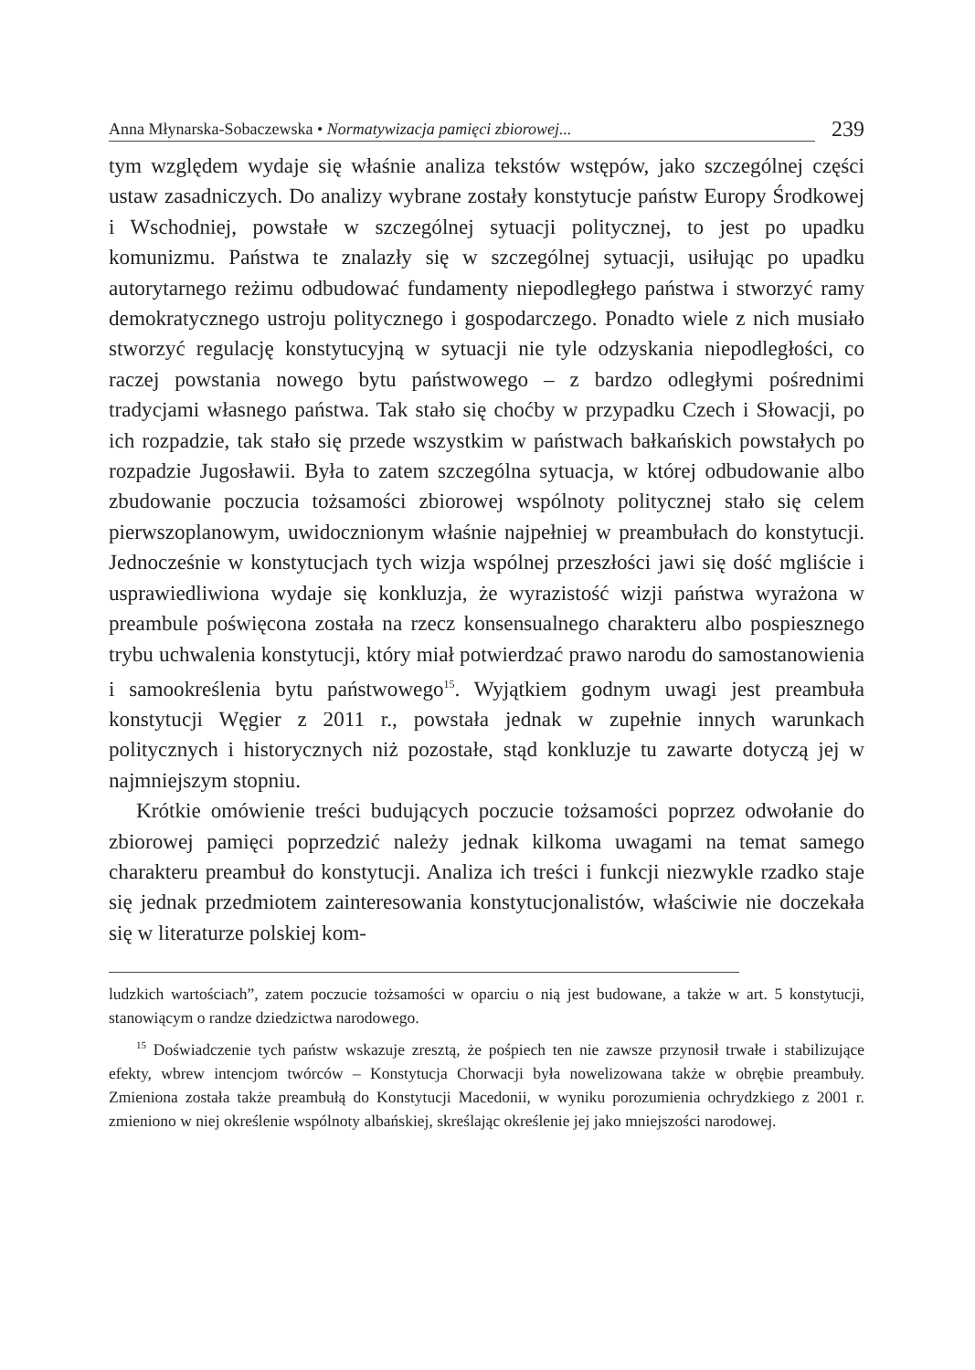Anna Młynarska-Sobaczewska • Normatywizacja pamięci zbiorowej... 239
tym względem wydaje się właśnie analiza tekstów wstępów, jako szczególnej części ustaw zasadniczych. Do analizy wybrane zostały konstytucje państw Europy Środkowej i Wschodniej, powstałe w szczególnej sytuacji politycznej, to jest po upadku komunizmu. Państwa te znalazły się w szczególnej sytuacji, usiłując po upadku autorytarnego reżimu odbudować fundamenty niepodległego państwa i stworzyć ramy demokratycznego ustroju politycznego i gospodarczego. Ponadto wiele z nich musiało stworzyć regulację konstytucyjną w sytuacji nie tyle odzyskania niepodległości, co raczej powstania nowego bytu państwowego – z bardzo odległymi pośrednimi tradycjami własnego państwa. Tak stało się choćby w przypadku Czech i Słowacji, po ich rozpadzie, tak stało się przede wszystkim w państwach bałkańskich powstałych po rozpadzie Jugosławii. Była to zatem szczególna sytuacja, w której odbudowanie albo zbudowanie poczucia tożsamości zbiorowej wspólnoty politycznej stało się celem pierwszoplanowym, uwidocznionym właśnie najpełniej w preambułach do konstytucji. Jednocześnie w konstytucjach tych wizja wspólnej przeszłości jawi się dość mgliście i usprawiedliwiona wydaje się konkluzja, że wyrazistość wizji państwa wyrażona w preambule poświęcona została na rzecz konsensualnego charakteru albo pospiesznego trybu uchwalenia konstytucji, który miał potwierdzać prawo narodu do samostanowienia i samookreślenia bytu państwowego<sup>15</sup>. Wyjątkiem godnym uwagi jest preambuła konstytucji Węgier z 2011 r., powstała jednak w zupełnie innych warunkach politycznych i historycznych niż pozostałe, stąd konkluzje tu zawarte dotyczą jej w najmniejszym stopniu.
Krótkie omówienie treści budujących poczucie tożsamości poprzez odwołanie do zbiorowej pamięci poprzedzić należy jednak kilkoma uwagami na temat samego charakteru preambuł do konstytucji. Analiza ich treści i funkcji niezwykle rzadko staje się jednak przedmiotem zainteresowania konstytucjonalistów, właściwie nie doczekała się w literaturze polskiej kom-
ludzkich wartościach”, zatem poczucie tożsamości w oparciu o nią jest budowane, a także w art. 5 konstytucji, stanowiącym o randze dziedzictwa narodowego.
<sup>15</sup> Doświadczenie tych państw wskazuje zresztą, że pośpiech ten nie zawsze przynosił trwałe i stabilizujące efekty, wbrew intencjom twórców – Konstytucja Chorwacji była nowelizowana także w obrębie preambuły. Zmieniona została także preambułą do Konstytucji Macedonii, w wyniku porozumienia ochrydzkiego z 2001 r. zmieniono w niej określenie wspólnoty albańskiej, skreślając określenie jej jako mniejszości narodowej.